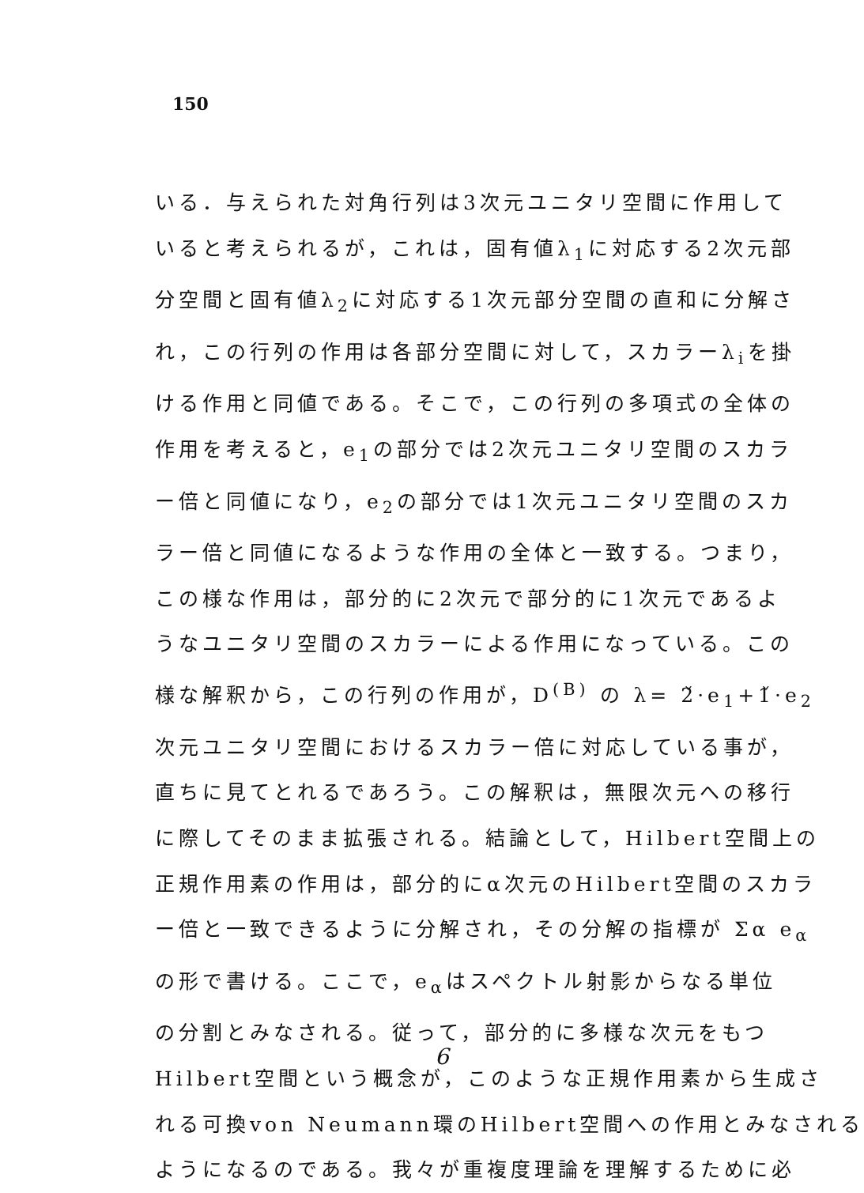150
いる．与えられた対角行列は3次元ユニタリ空間に作用して
いると考えられるが，これは，固有値λ<sub>1</sub>に対応する2次元部
分空間と固有値λ<sub>2</sub>に対応する1次元部分空間の直和に分解さ
れ，この行列の作用は各部分空間に対して，スカラーλ<sub>i</sub>を掛
ける作用と同値である。そこで，この行列の多項式の全体の
作用を考えると，e<sub>1</sub>の部分では2次元ユニタリ空間のスカラ
ー倍と同値になり，e<sub>2</sub>の部分では1次元ユニタリ空間のスカ
ラー倍と同値になるような作用の全体と一致する。つまり，
この様な作用は，部分的に2次元で部分的に1次元であるよ
うなユニタリ空間のスカラーによる作用になっている。この
様な解釈から，この行列の作用が，D<sup>(B)</sup> の λ= 2̌·e<sub>1</sub>+1̌·e<sub>2</sub>
次元ユニタリ空間におけるスカラー倍に対応している事が，
直ちに見てとれるであろう。この解釈は，無限次元への移行
に際してそのまま拡張される。結論として，Hilbert空間上の
正規作用素の作用は，部分的にα次元のHilbert空間のスカラ
ー倍と一致できるように分解され，その分解の指標が Σα e<sub>α</sub>
の形で書ける。ここで，e<sub>α</sub>はスペクトル射影からなる単位
の分割とみなされる。従って，部分的に多様な次元をもつ
Hilbert空間という概念が，このような正規作用素から生成さ
れる可換von Neumann環のHilbert空間への作用とみなされる
ようになるのである。我々が重複度理論を理解するために必
6